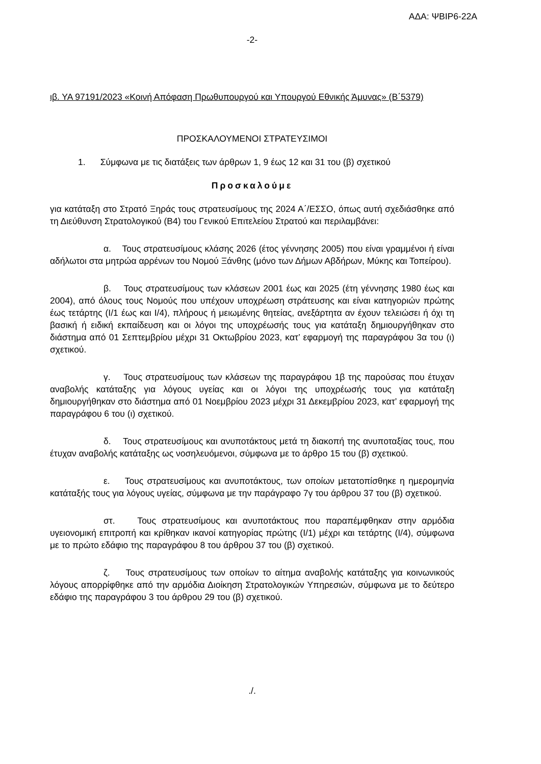ΑΔΑ: ΨΒΙΡ6-22Α
-2-
ιβ. ΥΑ 97191/2023 «Κοινή Απόφαση Πρωθυπουργού και Υπουργού Εθνικής Άμυνας» (Β΄5379)
ΠΡΟΣΚΑΛΟΥΜΕΝΟΙ ΣΤΡΑΤΕΥΣΙΜΟΙ
1. Σύμφωνα με τις διατάξεις των άρθρων 1, 9 έως 12 και 31 του (β) σχετικού
Προσκαλούμε
για κατάταξη στο Στρατό Ξηράς τους στρατευσίμους της 2024 Α΄/ΕΣΣΟ, όπως αυτή σχεδιάσθηκε από τη Διεύθυνση Στρατολογικού (Β4) του Γενικού Επιτελείου Στρατού και περιλαμβάνει:
α. Τους στρατευσίμους κλάσης 2026 (έτος γέννησης 2005) που είναι γραμμένοι ή είναι αδήλωτοι στα μητρώα αρρένων του Νομού Ξάνθης (μόνο των Δήμων Αβδήρων, Μύκης και Τοπείρου).
β. Τους στρατευσίμους των κλάσεων 2001 έως και 2025 (έτη γέννησης 1980 έως και 2004), από όλους τους Νομούς που υπέχουν υποχρέωση στράτευσης και είναι κατηγοριών πρώτης έως τετάρτης (Ι/1 έως και Ι/4), πλήρους ή μειωμένης θητείας, ανεξάρτητα αν έχουν τελειώσει ή όχι τη βασική ή ειδική εκπαίδευση και οι λόγοι της υποχρέωσής τους για κατάταξη δημιουργήθηκαν στο διάστημα από 01 Σεπτεμβρίου μέχρι 31 Οκτωβρίου 2023, κατ’ εφαρμογή της παραγράφου 3α του (ι) σχετικού.
γ. Τους στρατευσίμους των κλάσεων της παραγράφου 1β της παρούσας που έτυχαν αναβολής κατάταξης για λόγους υγείας και οι λόγοι της υποχρέωσής τους για κατάταξη δημιουργήθηκαν στο διάστημα από 01 Νοεμβρίου 2023 μέχρι 31 Δεκεμβρίου 2023, κατ’ εφαρμογή της παραγράφου 6 του (ι) σχετικού.
δ. Τους στρατευσίμους και ανυποτάκτους μετά τη διακοπή της ανυποταξίας τους, που έτυχαν αναβολής κατάταξης ως νοσηλευόμενοι, σύμφωνα με το άρθρο 15 του (β) σχετικού.
ε. Τους στρατευσίμους και ανυποτάκτους, των οποίων μετατοπίσθηκε η ημερομηνία κατάταξής τους για λόγους υγείας, σύμφωνα με την παράγραφο 7γ του άρθρου 37 του (β) σχετικού.
στ. Τους στρατευσίμους και ανυποτάκτους που παραπέμφθηκαν στην αρμόδια υγειονομική επιτροπή και κρίθηκαν ικανοί κατηγορίας πρώτης (Ι/1) μέχρι και τετάρτης (Ι/4), σύμφωνα με το πρώτο εδάφιο της παραγράφου 8 του άρθρου 37 του (β) σχετικού.
ζ. Τους στρατευσίμους των οποίων το αίτημα αναβολής κατάταξης για κοινωνικούς λόγους απορρίφθηκε από την αρμόδια Διοίκηση Στρατολογικών Υπηρεσιών, σύμφωνα με το δεύτερο εδάφιο της παραγράφου 3 του άρθρου 29 του (β) σχετικού.
./.